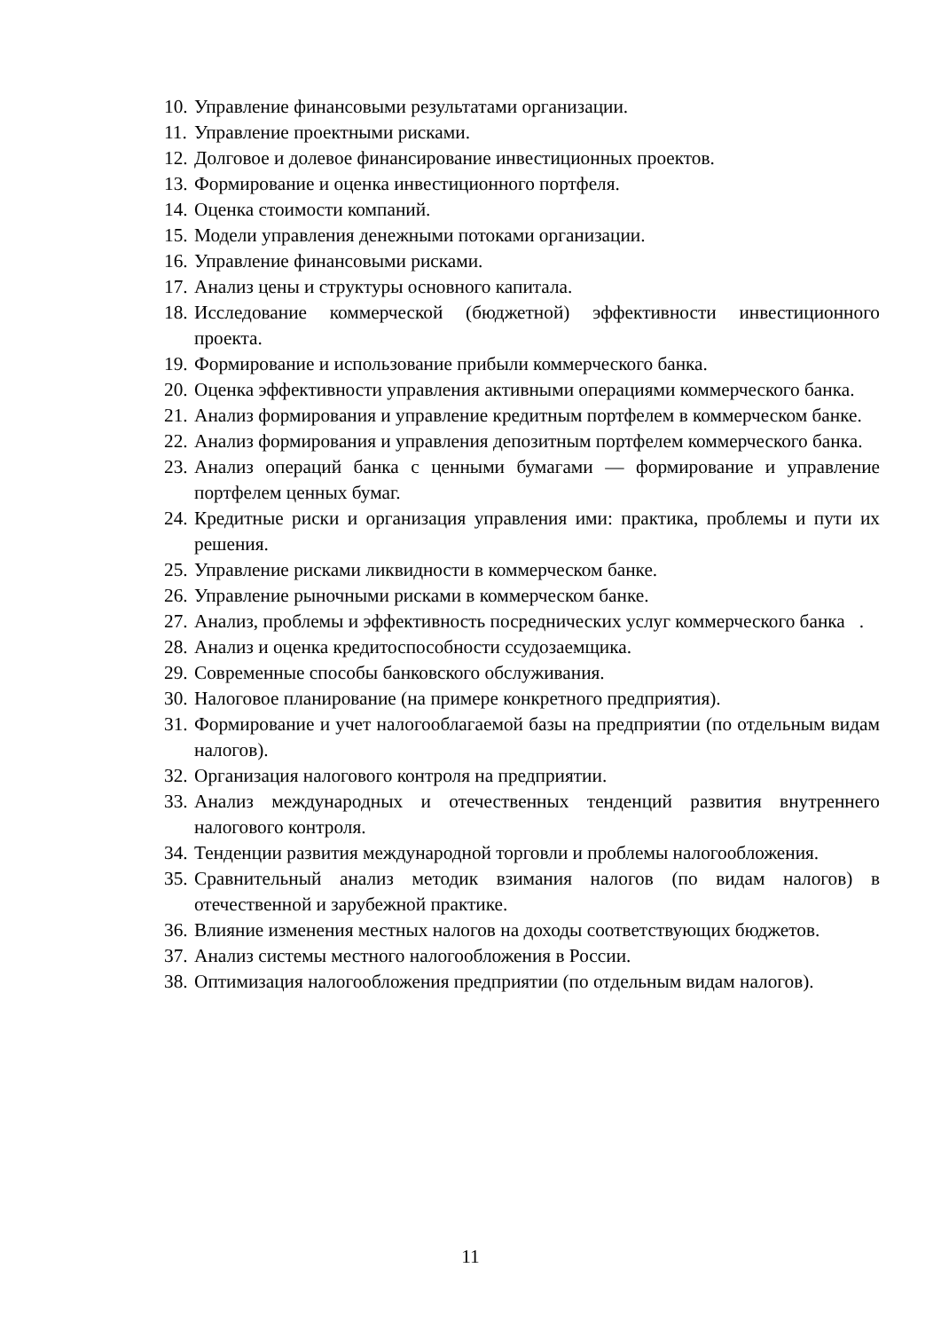10. Управление финансовыми результатами организации.
11. Управление проектными рисками.
12. Долговое и долевое финансирование инвестиционных проектов.
13. Формирование и оценка инвестиционного портфеля.
14. Оценка стоимости компаний.
15. Модели управления денежными потоками организации.
16. Управление финансовыми рисками.
17. Анализ цены и структуры основного капитала.
18. Исследование коммерческой (бюджетной) эффективности инвестиционного проекта.
19. Формирование и использование прибыли коммерческого банка.
20. Оценка эффективности управления активными операциями коммерческого банка.
21. Анализ формирования и управление кредитным портфелем в коммерческом банке.
22. Анализ формирования и управления депозитным портфелем коммерческого банка.
23. Анализ операций банка с ценными бумагами — формирование и управление портфелем ценных бумаг.
24. Кредитные риски и организация управления ими: практика, проблемы и пути их решения.
25. Управление рисками ликвидности в коммерческом банке.
26. Управление рыночными рисками в коммерческом банке.
27. Анализ, проблемы и эффективность посреднических услуг коммерческого банка .
28. Анализ и оценка кредитоспособности ссудозаемщика.
29. Современные способы банковского обслуживания.
30. Налоговое планирование (на примере конкретного предприятия).
31. Формирование и учет налогооблагаемой базы на предприятии (по отдельным видам налогов).
32. Организация налогового контроля на предприятии.
33. Анализ международных и отечественных тенденций развития внутреннего налогового контроля.
34. Тенденции развития международной торговли и проблемы налогообложения.
35. Сравнительный анализ методик взимания налогов (по видам налогов) в отечественной и зарубежной практике.
36. Влияние изменения местных налогов на доходы соответствующих бюджетов.
37. Анализ системы местного налогообложения в России.
38. Оптимизация налогообложения предприятии (по отдельным видам налогов).
11